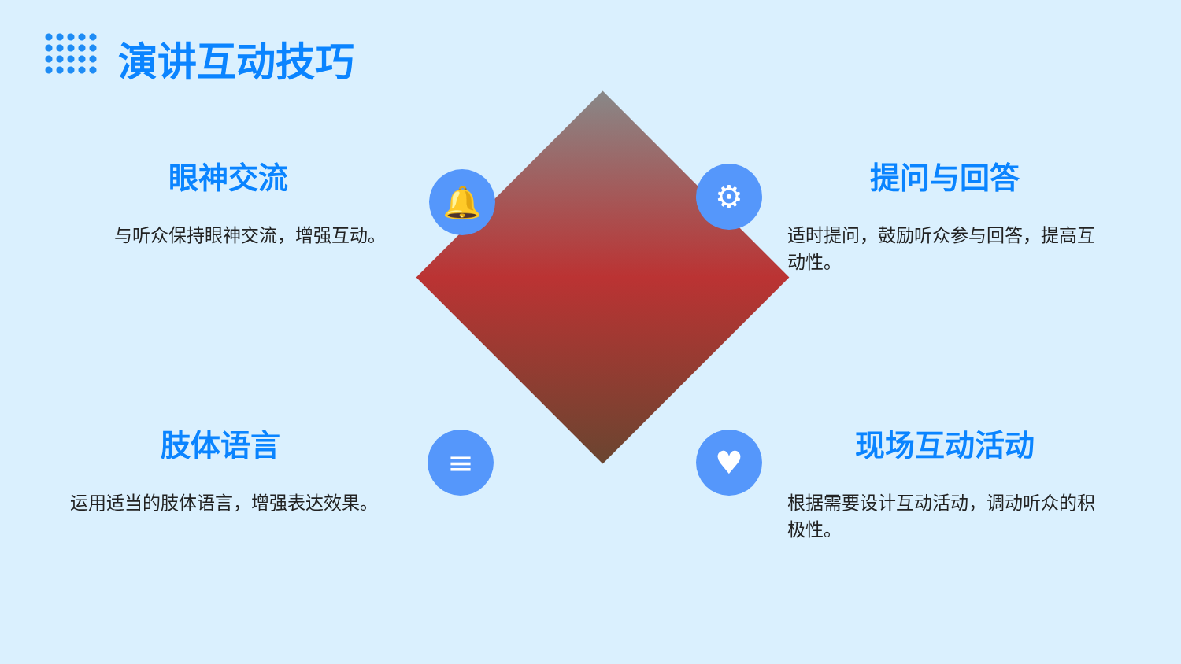演讲互动技巧
眼神交流
与听众保持眼神交流，增强互动。
提问与回答
适时提问，鼓励听众参与回答，提高互动性。
肢体语言
运用适当的肢体语言，增强表达效果。
现场互动活动
根据需要设计互动活动，调动听众的积极性。
🔔 ⚙
≡ ♥